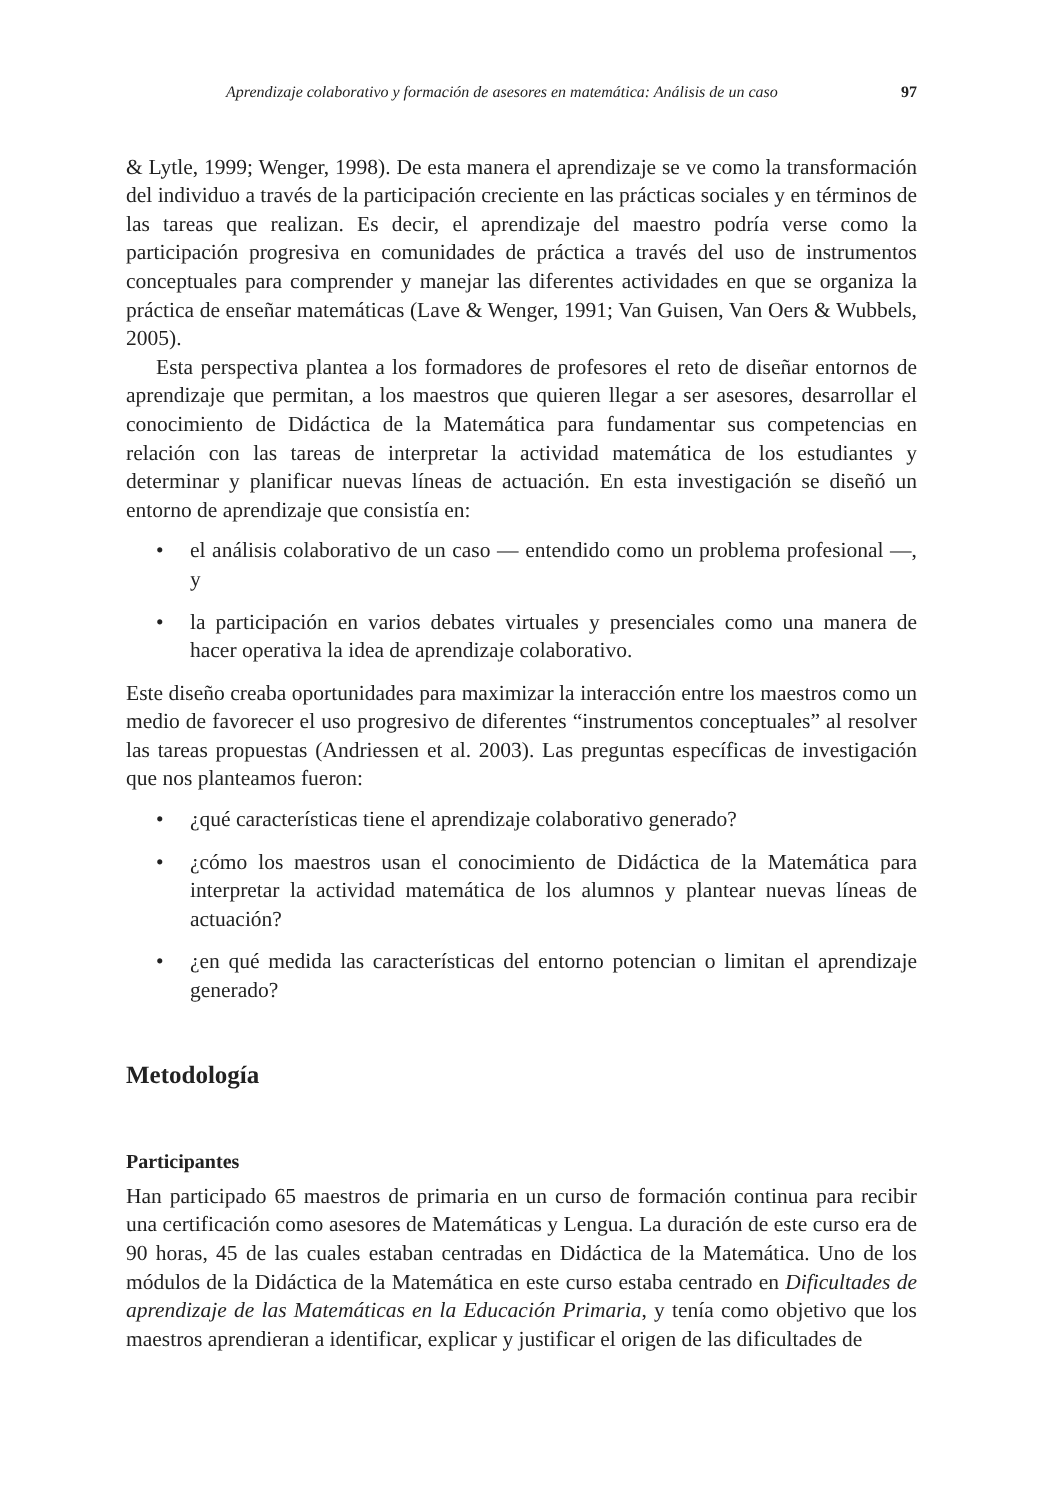Aprendizaje colaborativo y formación de asesores en matemática: Análisis de un caso 97
& Lytle, 1999; Wenger, 1998). De esta manera el aprendizaje se ve como la transformación del individuo a través de la participación creciente en las prácticas sociales y en términos de las tareas que realizan. Es decir, el aprendizaje del maestro podría verse como la participación progresiva en comunidades de práctica a través del uso de instrumentos conceptuales para comprender y manejar las diferentes actividades en que se organiza la práctica de enseñar matemáticas (Lave & Wenger, 1991; Van Guisen, Van Oers & Wubbels, 2005).
Esta perspectiva plantea a los formadores de profesores el reto de diseñar entornos de aprendizaje que permitan, a los maestros que quieren llegar a ser asesores, desarrollar el conocimiento de Didáctica de la Matemática para fundamentar sus competencias en relación con las tareas de interpretar la actividad matemática de los estudiantes y determinar y planificar nuevas líneas de actuación. En esta investigación se diseñó un entorno de aprendizaje que consistía en:
• el análisis colaborativo de un caso — entendido como un problema profesional —, y
• la participación en varios debates virtuales y presenciales como una manera de hacer operativa la idea de aprendizaje colaborativo.
Este diseño creaba oportunidades para maximizar la interacción entre los maestros como un medio de favorecer el uso progresivo de diferentes “instrumentos conceptuales” al resolver las tareas propuestas (Andriessen et al. 2003). Las preguntas específicas de investigación que nos planteamos fueron:
• ¿qué características tiene el aprendizaje colaborativo generado?
• ¿cómo los maestros usan el conocimiento de Didáctica de la Matemática para interpretar la actividad matemática de los alumnos y plantear nuevas líneas de actuación?
• ¿en qué medida las características del entorno potencian o limitan el aprendizaje generado?
Metodología
Participantes
Han participado 65 maestros de primaria en un curso de formación continua para recibir una certificación como asesores de Matemáticas y Lengua. La duración de este curso era de 90 horas, 45 de las cuales estaban centradas en Didáctica de la Matemática. Uno de los módulos de la Didáctica de la Matemática en este curso estaba centrado en Dificultades de aprendizaje de las Matemáticas en la Educación Primaria, y tenía como objetivo que los maestros aprendieran a identificar, explicar y justificar el origen de las dificultades de